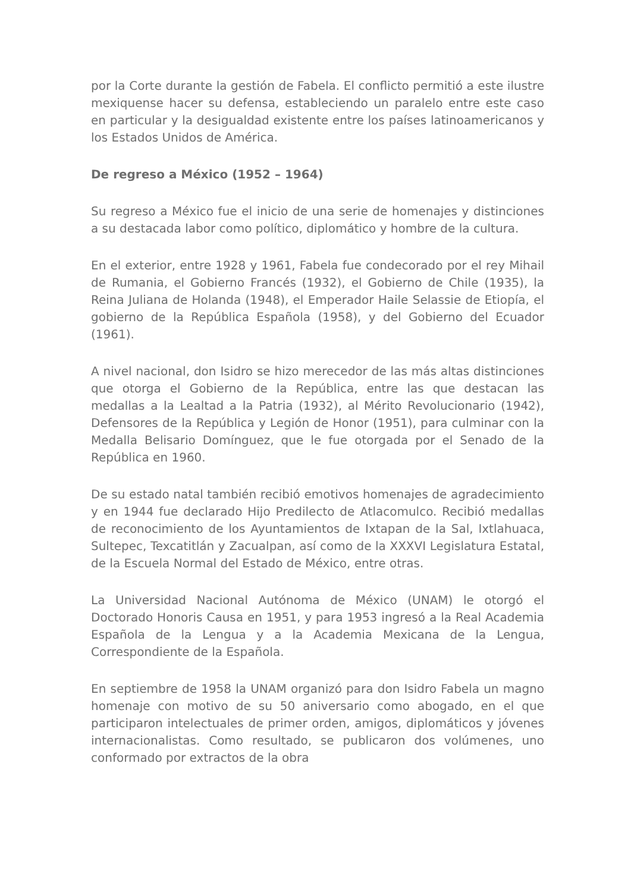por la Corte durante la gestión de Fabela. El conflicto permitió a este ilustre mexiquense hacer su defensa, estableciendo un paralelo entre este caso en particular y la desigualdad existente entre los países latinoamericanos y los Estados Unidos de América.
De regreso a México (1952 – 1964)
Su regreso a México fue el inicio de una serie de homenajes y distinciones a su destacada labor como político, diplomático y hombre de la cultura.
En el exterior, entre 1928 y 1961, Fabela fue condecorado por el rey Mihail de Rumania, el Gobierno Francés (1932), el Gobierno de Chile (1935), la Reina Juliana de Holanda (1948), el Emperador Haile Selassie de Etiopía, el gobierno de la República Española (1958), y del Gobierno del Ecuador (1961).
A nivel nacional, don Isidro se hizo merecedor de las más altas distinciones que otorga el Gobierno de la República, entre las que destacan las medallas a la Lealtad a la Patria (1932), al Mérito Revolucionario (1942), Defensores de la República y Legión de Honor (1951), para culminar con la Medalla Belisario Domínguez, que le fue otorgada por el Senado de la República en 1960.
De su estado natal también recibió emotivos homenajes de agradecimiento y en 1944 fue declarado Hijo Predilecto de Atlacomulco. Recibió medallas de reconocimiento de los Ayuntamientos de Ixtapan de la Sal, Ixtlahuaca, Sultepec, Texcatitlán y Zacualpan, así como de la XXXVI Legislatura Estatal, de la Escuela Normal del Estado de México, entre otras.
La Universidad Nacional Autónoma de México (UNAM) le otorgó el Doctorado Honoris Causa en 1951, y para 1953 ingresó a la Real Academia Española de la Lengua y a la Academia Mexicana de la Lengua, Correspondiente de la Española.
En septiembre de 1958 la UNAM organizó para don Isidro Fabela un magno homenaje con motivo de su 50 aniversario como abogado, en el que participaron intelectuales de primer orden, amigos, diplomáticos y jóvenes internacionalistas. Como resultado, se publicaron dos volúmenes, uno conformado por extractos de la obra